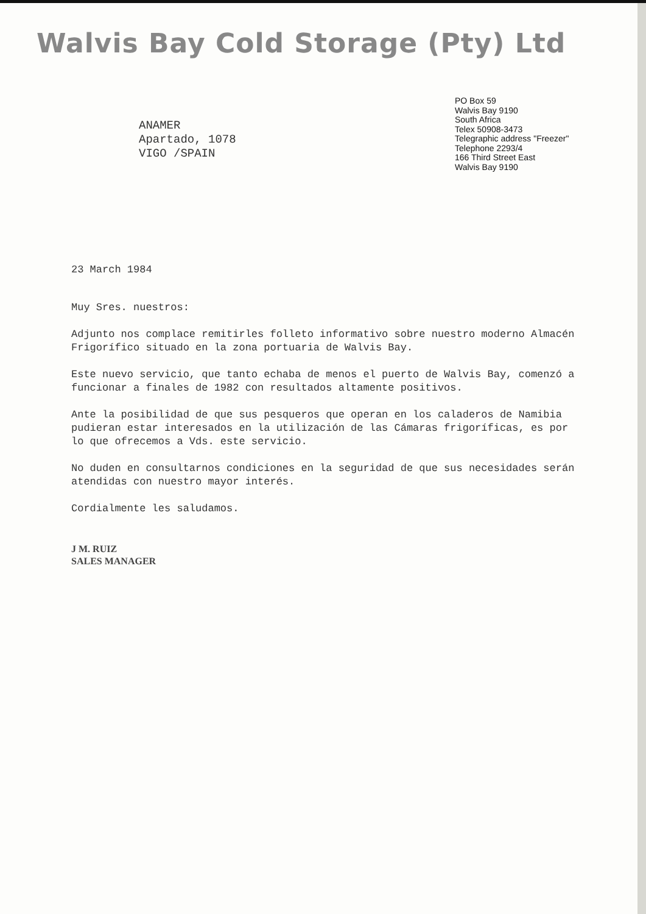Walvis Bay Cold Storage (Pty) Ltd
PO Box 59
Walvis Bay 9190
South Africa
Telex 50908-3473
Telegraphic address "Freezer"
Telephone 2293/4
166 Third Street East
Walvis Bay 9190
ANAMER
Apartado, 1078
VIGO /SPAIN
23 March 1984
Muy Sres. nuestros:
Adjunto nos complace remitirles folleto informativo sobre nuestro moderno Almacén Frigorífico situado en la zona portuaria de Walvis Bay.
Este nuevo servicio, que tanto echaba de menos el puerto de Walvis Bay, comenzó a funcionar a finales de 1982 con resultados altamente positivos.
Ante la posibilidad de que sus pesqueros que operan en los caladeros de Namibia pudieran estar interesados en la utilización de las Cámaras frigoríficas, es por lo que ofrecemos a Vds. este servicio.
No duden en consultarnos condiciones en la seguridad de que sus necesidades serán atendidas con nuestro mayor interés.
Cordialmente les saludamos.
J M. RUIZ
SALES MANAGER